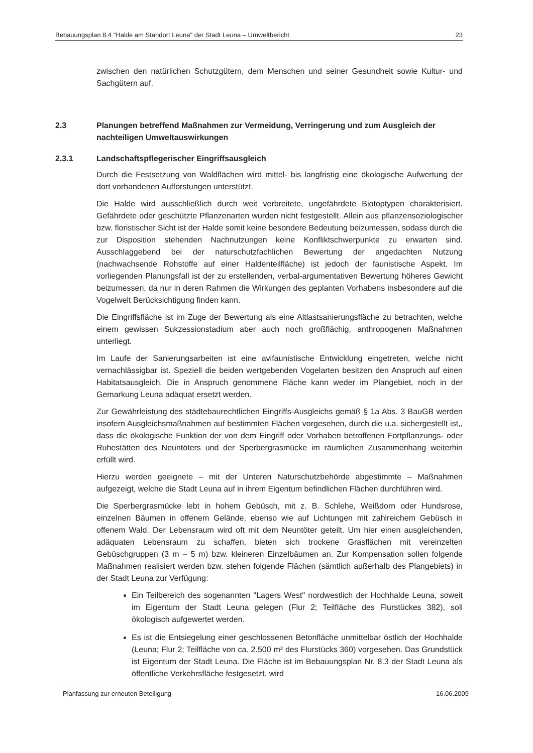Bebauungsplan 8.4 "Halde am Standort Leuna" der Stadt Leuna – Umweltbericht 23
zwischen den natürlichen Schutzgütern, dem Menschen und seiner Gesundheit sowie Kultur- und Sachgütern auf.
2.3 Planungen betreffend Maßnahmen zur Vermeidung, Verringerung und zum Ausgleich der nachteiligen Umweltauswirkungen
2.3.1 Landschaftspflegerischer Eingriffsausgleich
Durch die Festsetzung von Waldflächen wird mittel- bis langfristig eine ökologische Aufwertung der dort vorhandenen Aufforstungen unterstützt.
Die Halde wird ausschließlich durch weit verbreitete, ungefährdete Biotoptypen charakterisiert. Gefährdete oder geschützte Pflanzenarten wurden nicht festgestellt. Allein aus pflanzensoziologischer bzw. floristischer Sicht ist der Halde somit keine besondere Bedeutung beizumessen, sodass durch die zur Disposition stehenden Nachnutzungen keine Konfliktschwerpunkte zu erwarten sind. Ausschlaggebend bei der naturschutzfachlichen Bewertung der angedachten Nutzung (nachwachsende Rohstoffe auf einer Haldenteilfläche) ist jedoch der faunistische Aspekt. Im vorliegenden Planungsfall ist der zu erstellenden, verbal-argumentativen Bewertung höheres Gewicht beizumessen, da nur in deren Rahmen die Wirkungen des geplanten Vorhabens insbesondere auf die Vogelwelt Berücksichtigung finden kann.
Die Eingriffsfläche ist im Zuge der Bewertung als eine Altlastsanierungsfläche zu betrachten, welche einem gewissen Sukzessionstadium aber auch noch großflächig, anthropogenen Maßnahmen unterliegt.
Im Laufe der Sanierungsarbeiten ist eine avifaunistische Entwicklung eingetreten, welche nicht vernachlässigbar ist. Speziell die beiden wertgebenden Vogelarten besitzen den Anspruch auf einen Habitatsausgleich. Die in Anspruch genommene Fläche kann weder im Plangebiet, noch in der Gemarkung Leuna adäquat ersetzt werden.
Zur Gewährleistung des städtebaurechtlichen Eingriffs-Ausgleichs gemäß § 1a Abs. 3 BauGB werden insofern Ausgleichsmaßnahmen auf bestimmten Flächen vorgesehen, durch die u.a. sichergestellt ist,, dass die ökologische Funktion der von dem Eingriff oder Vorhaben betroffenen Fortpflanzungs- oder Ruhestätten des Neuntöters und der Sperbergrasmücke im räumlichen Zusammenhang weiterhin erfüllt wird.
Hierzu werden geeignete – mit der Unteren Naturschutzbehörde abgestimmte – Maßnahmen aufgezeigt, welche die Stadt Leuna auf in ihrem Eigentum befindlichen Flächen durchführen wird.
Die Sperbergrasmücke lebt in hohem Gebüsch, mit z. B. Schlehe, Weißdorn oder Hundsrose, einzelnen Bäumen in offenem Gelände, ebenso wie auf Lichtungen mit zahlreichem Gebüsch in offenem Wald. Der Lebensraum wird oft mit dem Neuntöter geteilt. Um hier einen ausgleichenden, adäquaten Lebensraum zu schaffen, bieten sich trockene Grasflächen mit vereinzelten Gebüschgruppen (3 m – 5 m) bzw. kleineren Einzelbäumen an. Zur Kompensation sollen folgende Maßnahmen realisiert werden bzw. stehen folgende Flächen (sämtlich außerhalb des Plangebiets) in der Stadt Leuna zur Verfügung:
Ein Teilbereich des sogenannten "Lagers West" nordwestlich der Hochhalde Leuna, soweit im Eigentum der Stadt Leuna gelegen (Flur 2; Teilfläche des Flurstückes 382), soll ökologisch aufgewertet werden.
Es ist die Entsiegelung einer geschlossenen Betonfläche unmittelbar östlich der Hochhalde (Leuna; Flur 2; Teilfläche von ca. 2.500 m² des Flurstücks 360) vorgesehen. Das Grundstück ist Eigentum der Stadt Leuna. Die Fläche ist im Bebauungsplan Nr. 8.3 der Stadt Leuna als öffentliche Verkehrsfläche festgesetzt, wird
Planfassung zur erneuten Beteiligung 16.06.2009